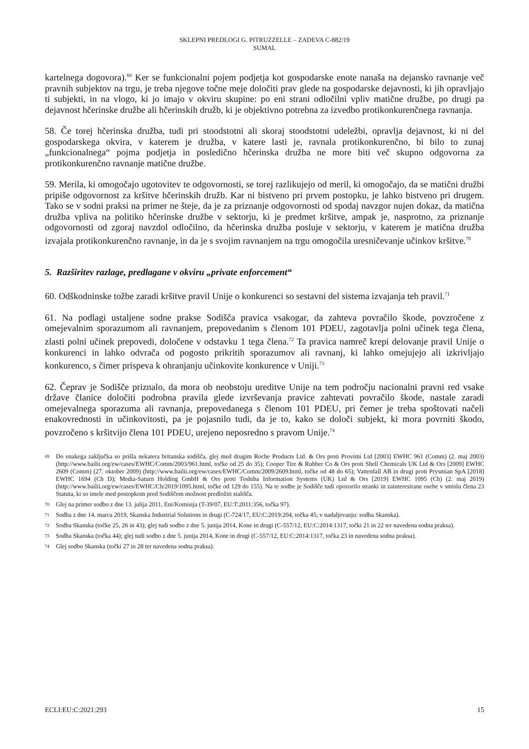SKLEPNI PREDLOGI G. PITRUZZELLE – ZADEVA C-882/19
SUMAL
kartelnega dogovora).<sup>69</sup> Ker se funkcionalni pojem podjetja kot gospodarske enote nanaša na dejansko ravnanje več pravnih subjektov na trgu, je treba njegove točne meje določiti prav glede na gospodarske dejavnosti, ki jih opravljajo ti subjekti, in na vlogo, ki jo imajo v okviru skupine: po eni strani odločilni vpliv matične družbe, po drugi pa dejavnost hčerinske družbe ali hčerinskih družb, ki je objektivno potrebna za izvedbo protikonkurenčnega ravnanja.
58. Če torej hčerinska družba, tudi pri stoodstotni ali skoraj stoodstotni udeležbi, opravlja dejavnost, ki ni del gospodarskega okvira, v katerem je družba, v katere lasti je, ravnala protikonkurenčno, bi bilo to zunaj „funkcionalnega“ pojma podjetja in posledično hčerinska družba ne more biti več skupno odgovorna za protikonkurenčno ravnanje matične družbe.
59. Merila, ki omogočajo ugotovitev te odgovornosti, se torej razlikujejo od meril, ki omogočajo, da se matični družbi pripiše odgovornost za kršitve hčerinskih družb. Kar ni bistveno pri prvem postopku, je lahko bistveno pri drugem. Tako se v sodni praksi na primer ne šteje, da je za priznanje odgovornosti od spodaj navzgor nujen dokaz, da matična družba vpliva na politiko hčerinske družbe v sektorju, ki je predmet kršitve, ampak je, nasprotno, za priznanje odgovornosti od zgoraj navzdol odločilno, da hčerinska družba posluje v sektorju, v katerem je matična družba izvajala protikonkurenčno ravnanje, in da je s svojim ravnanjem na trgu omogočila uresničevanje učinkov kršitve.<sup>70</sup>
5. Razširitev razlage, predlagane v okviru „private enforcement“
60. Odškodninske tožbe zaradi kršitve pravil Unije o konkurenci so sestavni del sistema izvajanja teh pravil.<sup>71</sup>
61. Na podlagi ustaljene sodne prakse Sodišča pravica vsakogar, da zahteva povračilo škode, povzročene z omejevalnim sporazumom ali ravnanjem, prepovedanim s členom 101 PDEU, zagotavlja polni učinek tega člena, zlasti polni učinek prepovedi, določene v odstavku 1 tega člena.<sup>72</sup> Ta pravica namreč krepi delovanje pravil Unije o konkurenci in lahko odvrača od pogosto prikritih sporazumov ali ravnanj, ki lahko omejujejo ali izkrivljajo konkurenco, s čimer prispeva k ohranjanju učinkovite konkurence v Uniji.<sup>73</sup>
62. Čeprav je Sodišče priznalo, da mora ob neobstoju ureditve Unije na tem področju nacionalni pravni red vsake države članice določiti podrobna pravila glede izvrševanja pravice zahtevati povračilo škode, nastale zaradi omejevalnega sporazuma ali ravnanja, prepovedanega s členom 101 PDEU, pri čemer je treba spoštovati načeli enakovrednosti in učinkovitosti, pa je pojasnilo tudi, da je to, kako se določi subjekt, ki mora povrniti škodo, povzročeno s kršitvijo člena 101 PDEU, urejeno neposredno s pravom Unije.<sup>74</sup>
69 Do enakega zaključka so prišla nekatera britanska sodišča, glej med drugim Roche Products Ltd. & Ors proti Provimi Ltd [2003] EWHC 961 (Comm) (2. maj 2003) (http://www.bailii.org/ew/cases/EWHC/Comm/2003/961.html, točke od 25 do 35); Cooper Tire & Rubber Co & Ors proti Shell Chemicals UK Ltd & Ors [2009] EWHC 2609 (Comm) (27. oktober 2009) (http://www.bailii.org/ew/cases/EWHC/Comm/2009/2609.html, točke od 48 do 65); Vattenfall AB in drugi proti Prysmian SpA [2018] EWHC 1694 (Ch D); Media-Saturn Holding GmbH & Ors proti Toshiba Information Systems (UK) Ltd & Ors [2019] EWHC 1095 (Ch) (2. maj 2019) (http://www.bailii.org/ew/cases/EWHC/Ch/2019/1095.html, točke od 129 do 155). Na te sodbe je Sodišče tudi opozorilo stranki in zainteresirane osebe v smislu člena 23 Statuta, ki so imele med postopkom pred Sodiščem možnost predložiti stališča.
70 Glej na primer sodbo z dne 13. julija 2011, Eni/Komisija (T-39/07, EU:T:2011:356, točka 97).
71 Sodba z dne 14. marca 2019, Skanska Industrial Solutions in drugi (C-724/17, EU:C:2019:204, točka 45; v nadaljevanju: sodba Skanska).
72 Sodba Skanska (točke 25, 26 in 43); glej tudi sodbo z dne 5. junija 2014, Kone in drugi (C-557/12, EU:C:2014:1317, točki 21 in 22 ter navedena sodna praksa).
73 Sodba Skanska (točka 44); glej tudi sodbo z dne 5. junija 2014, Kone in drugi (C-557/12, EU:C:2014:1317, točka 23 in navedena sodna praksa).
74 Glej sodbo Skanska (točki 27 in 28 ter navedena sodna praksa).
ECLI:EU:C:2021:293 15